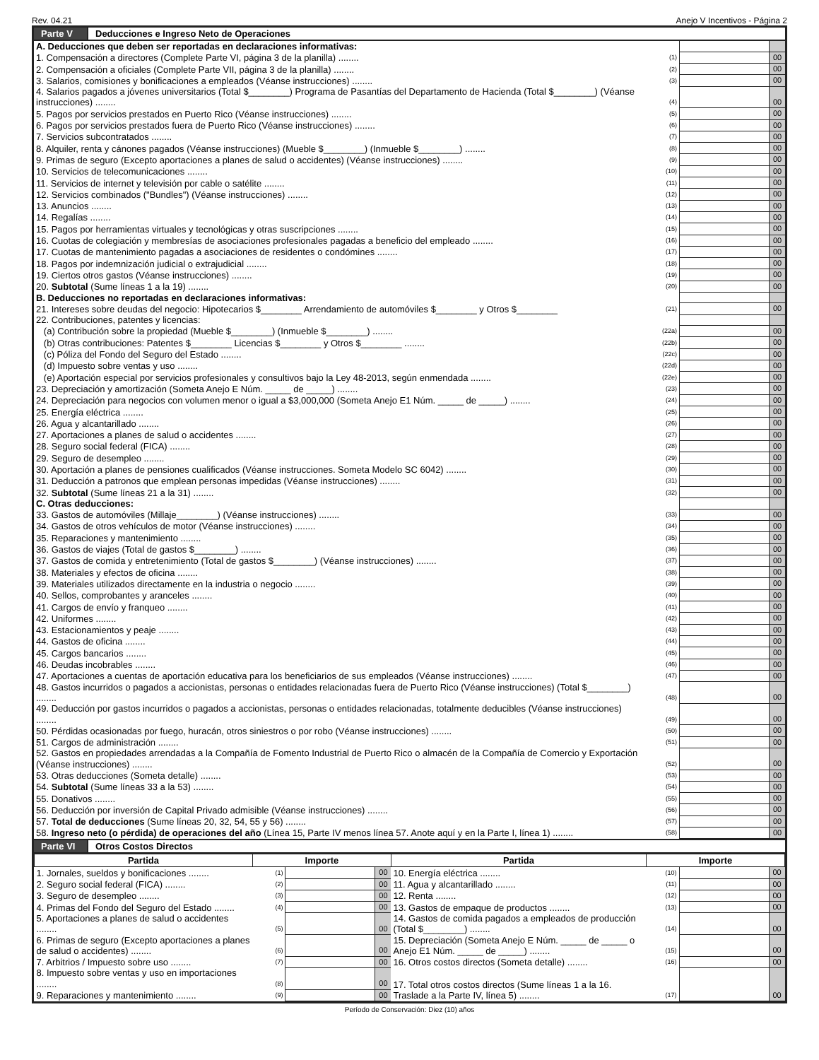Rev. 04.21 Anejo V Incentivos - Página 2
Parte V Deducciones e Ingreso Neto de Operaciones
| A. Deducciones que deben ser reportadas en declaraciones informativas: | | | |
| 1. Compensación a directores (Complete Parte VI, página 3 de la planilla) ........ | (1) | | 00 |
| 2. Compensación a oficiales (Complete Parte VII, página 3 de la planilla) ........ | (2) | | 00 |
| 3. Salarios, comisiones y bonificaciones a empleados (Véanse instrucciones) ........ | (3) | | 00 |
| 4. Salarios pagados a jóvenes universitarios (Total $________) Programa de Pasantías del Departamento de Hacienda (Total $________) (Véanse instrucciones) ........ | (4) | | 00 |
| 5. Pagos por servicios prestados en Puerto Rico (Véanse instrucciones) ........ | (5) | | 00 |
| 6. Pagos por servicios prestados fuera de Puerto Rico (Véanse instrucciones) ........ | (6) | | 00 |
| 7. Servicios subcontratados ........ | (7) | | 00 |
| 8. Alquiler, renta y cánones pagados (Véanse instrucciones) (Mueble $________) (Inmueble $________) ........ | (8) | | 00 |
| 9. Primas de seguro (Excepto aportaciones a planes de salud o accidentes) (Véanse instrucciones) ........ | (9) | | 00 |
| 10. Servicios de telecomunicaciones ........ | (10) | | 00 |
| 11. Servicios de internet y televisión por cable o satélite ........ | (11) | | 00 |
| 12. Servicios combinados ("Bundles") (Véanse instrucciones) ........ | (12) | | 00 |
| 13. Anuncios ........ | (13) | | 00 |
| 14. Regalías ........ | (14) | | 00 |
| 15. Pagos por herramientas virtuales y tecnológicas y otras suscripciones ........ | (15) | | 00 |
| 16. Cuotas de colegiación y membresías de asociaciones profesionales pagadas a beneficio del empleado ........ | (16) | | 00 |
| 17. Cuotas de mantenimiento pagadas a asociaciones de residentes o condómines ........ | (17) | | 00 |
| 18. Pagos por indemnización judicial o extrajudicial ........ | (18) | | 00 |
| 19. Ciertos otros gastos (Véanse instrucciones) ........ | (19) | | 00 |
| 20. Subtotal (Sume líneas 1 a la 19) ........ | (20) | | 00 |
| B. Deducciones no reportadas en declaraciones informativas: | | | |
| 21. Intereses sobre deudas del negocio: Hipotecarios $________ Arrendamiento de automóviles $________ y Otros $________ | (21) | | 00 |
| 22. Contribuciones, patentes y licencias: | | | |
| (a) Contribución sobre la propiedad (Mueble $________) (Inmueble $________) ........ | (22a) | | 00 |
| (b) Otras contribuciones: Patentes $________ Licencias $________ y Otros $________ ........ | (22b) | | 00 |
| (c) Póliza del Fondo del Seguro del Estado ........ | (22c) | | 00 |
| (d) Impuesto sobre ventas y uso ........ | (22d) | | 00 |
| (e) Aportación especial por servicios profesionales y consultivos bajo la Ley 48-2013, según enmendada ........ | (22e) | | 00 |
| 23. Depreciación y amortización (Someta Anejo E Núm. _____ de _____) ........ | (23) | | 00 |
| 24. Depreciación para negocios con volumen menor o igual a $3,000,000 (Someta Anejo E1 Núm. _____ de _____) ........ | (24) | | 00 |
| 25. Energía eléctrica ........ | (25) | | 00 |
| 26. Agua y alcantarillado ........ | (26) | | 00 |
| 27. Aportaciones a planes de salud o accidentes ........ | (27) | | 00 |
| 28. Seguro social federal (FICA) ........ | (28) | | 00 |
| 29. Seguro de desempleo ........ | (29) | | 00 |
| 30. Aportación a planes de pensiones cualificados (Véanse instrucciones. Someta Modelo SC 6042) ........ | (30) | | 00 |
| 31. Deducción a patronos que emplean personas impedidas (Véanse instrucciones) ........ | (31) | | 00 |
| 32. Subtotal (Sume líneas 21 a la 31) ........ | (32) | | 00 |
| C. Otras deducciones: | | | |
| 33. Gastos de automóviles (Millaje________) (Véanse instrucciones) ........ | (33) | | 00 |
| 34. Gastos de otros vehículos de motor (Véanse instrucciones) ........ | (34) | | 00 |
| 35. Reparaciones y mantenimiento ........ | (35) | | 00 |
| 36. Gastos de viajes (Total de gastos $________) ........ | (36) | | 00 |
| 37. Gastos de comida y entretenimiento (Total de gastos $________) (Véanse instrucciones) ........ | (37) | | 00 |
| 38. Materiales y efectos de oficina ........ | (38) | | 00 |
| 39. Materiales utilizados directamente en la industria o negocio ........ | (39) | | 00 |
| 40. Sellos, comprobantes y aranceles ........ | (40) | | 00 |
| 41. Cargos de envío y franqueo ........ | (41) | | 00 |
| 42. Uniformes ........ | (42) | | 00 |
| 43. Estacionamientos y peaje ........ | (43) | | 00 |
| 44. Gastos de oficina ........ | (44) | | 00 |
| 45. Cargos bancarios ........ | (45) | | 00 |
| 46. Deudas incobrables ........ | (46) | | 00 |
| 47. Aportaciones a cuentas de aportación educativa para los beneficiarios de sus empleados (Véanse instrucciones) ........ | (47) | | 00 |
| 48. Gastos incurridos o pagados a accionistas, personas o entidades relacionadas fuera de Puerto Rico (Véanse instrucciones) (Total $________) ........ | (48) | | 00 |
| 49. Deducción por gastos incurridos o pagados a accionistas, personas o entidades relacionadas, totalmente deducibles (Véanse instrucciones) ........ | (49) | | 00 |
| 50. Pérdidas ocasionadas por fuego, huracán, otros siniestros o por robo (Véanse instrucciones) ........ | (50) | | 00 |
| 51. Cargos de administración ........ | (51) | | 00 |
| 52. Gastos en propiedades arrendadas a la Compañía de Fomento Industrial de Puerto Rico o almacén de la Compañía de Comercio y Exportación (Véanse instrucciones) ........ | (52) | | 00 |
| 53. Otras deducciones (Someta detalle) ........ | (53) | | 00 |
| 54. Subtotal (Sume líneas 33 a la 53) ........ | (54) | | 00 |
| 55. Donativos ........ | (55) | | 00 |
| 56. Deducción por inversión de Capital Privado admisible (Véanse instrucciones) ........ | (56) | | 00 |
| 57. Total de deducciones (Sume líneas 20, 32, 54, 55 y 56) ........ | (57) | | 00 |
| 58. Ingreso neto (o pérdida) de operaciones del año (Línea 15, Parte IV menos línea 57. Anote aquí y en la Parte I, línea 1) ........ | (58) | | 00 |
Parte VI Otros Costos Directos
| Partida | Importe | | | Partida | Importe | | |
| --- | --- | --- | --- | --- | --- | --- | --- |
| 1. Jornales, sueldos y bonificaciones ........ | (1) | | 00 | 10. Energía eléctrica ........ | (10) | | 00 |
| 2. Seguro social federal (FICA) ........ | (2) | | 00 | 11. Agua y alcantarillado ........ | (11) | | 00 |
| 3. Seguro de desempleo ........ | (3) | | 00 | 12. Renta ........ | (12) | | 00 |
| 4. Primas del Fondo del Seguro del Estado ........ | (4) | | 00 | 13. Gastos de empaque de productos ........ | (13) | | 00 |
| 5. Aportaciones a planes de salud o accidentes ........ | (5) | | 00 | 14. Gastos de comida pagados a empleados de producción (Total $________) ........ | (14) | | 00 |
| 6. Primas de seguro (Excepto aportaciones a planes de salud o accidentes) ........ | (6) | | 00 | 15. Depreciación (Someta Anejo E Núm. _____ de _____ o Anejo E1 Núm. _____ de _____) ........ | (15) | | 00 |
| 7. Arbitrios / Impuesto sobre uso ........ | (7) | | 00 | 16. Otros costos directos (Someta detalle) ........ | (16) | | 00 |
| 8. Impuesto sobre ventas y uso en importaciones ........ | (8) | | 00 | 17. Total otros costos directos (Sume líneas 1 a la 16. Traslade a la Parte IV, línea 5) ........ | (17) | | 00 |
| 9. Reparaciones y mantenimiento ........ | (9) | | 00 | | | | |
Período de Conservación: Diez (10) años